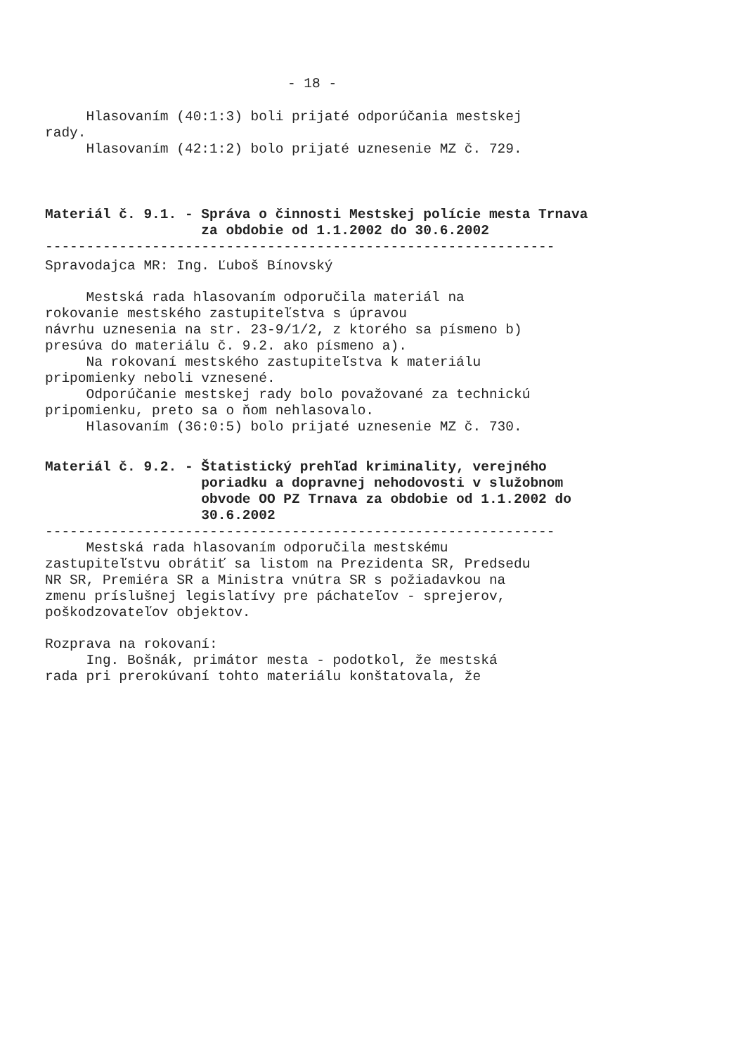- 18 -
Hlasovaním (40:1:3) boli prijaté odporúčania mestskej rady. Hlasovaním (42:1:2) bolo prijaté uznesenie MZ č. 729.
Materiál č. 9.1. - Správa o činnosti Mestskej polície mesta Trnava za obdobie od 1.1.2002 do 30.6.2002
--------------------------------------------------------------
Spravodajca MR: Ing. Ľuboš Bínovský
Mestská rada hlasovaním odporučila materiál na rokovanie mestského zastupiteľstva s úpravou návrhu uznesenia na str. 23-9/1/2, z ktorého sa písmeno b) presúva do materiálu č. 9.2. ako písmeno a). Na rokovaní mestského zastupiteľstva k materiálu pripomienky neboli vznesené. Odporúčanie mestskej rady bolo považované za technickú pripomienku, preto sa o ňom nehlasovalo. Hlasovaním (36:0:5) bolo prijaté uznesenie MZ č. 730.
Materiál č. 9.2. - Štatistický prehľad kriminality, verejného poriadku a dopravnej nehodovosti v služobnom obvode OO PZ Trnava za obdobie od 1.1.2002 do 30.6.2002
--------------------------------------------------------------
Mestská rada hlasovaním odporučila mestskému zastupiteľstvu obrátiť sa listom na Prezidenta SR, Predsedu NR SR, Premiéra SR a Ministra vnútra SR s požiadavkou na zmenu príslušnej legislatívy pre páchateľov - sprejerov, poškodzovateľov objektov.
Rozprava na rokovaní: Ing. Bošnák, primátor mesta - podotkol, že mestská rada pri prerokúvaní tohto materiálu konštatovala, že